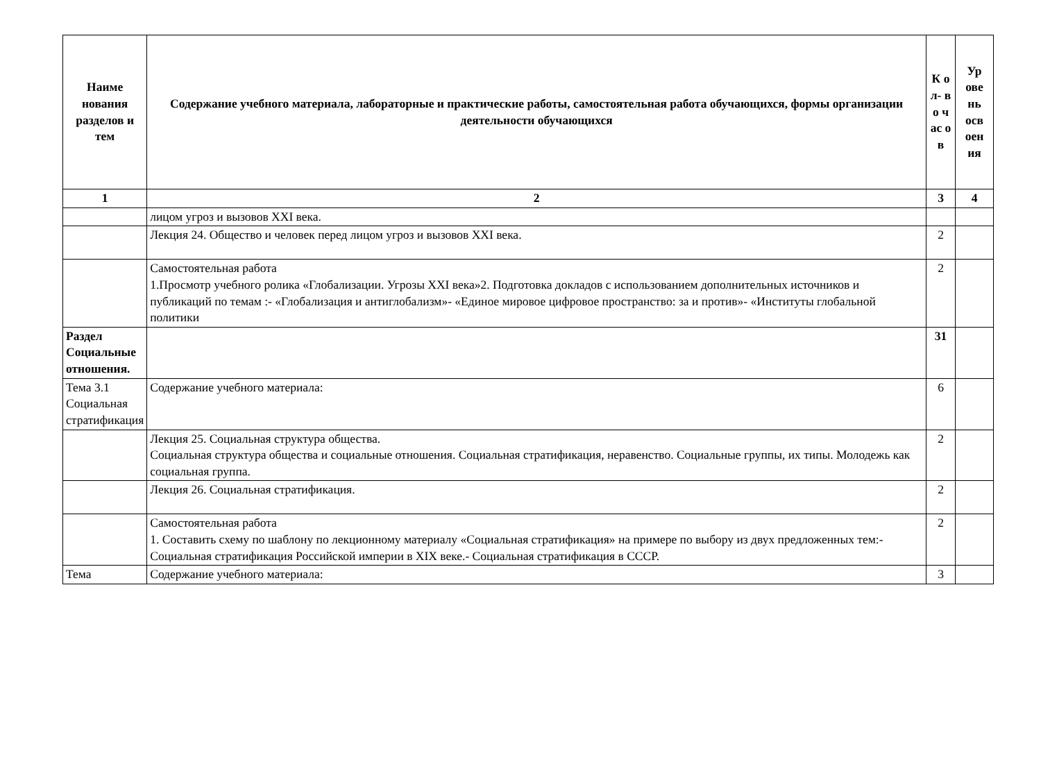| Наиме нования разделов и тем | Содержание учебного материала, лабораторные и практические работы, самостоятельная работа обучающихся, формы организации деятельности обучающихся | К о л- в о ч ас о в | Ур ове нь осв оен ия |
| --- | --- | --- | --- |
| 1 | 2 | 3 | 4 |
| | лицом угроз и вызовов XXI века. | | |
| | Лекция 24. Общество и человек перед лицом угроз и вызовов XXI века. | 2 | |
| | Самостоятельная работа 1.Просмотр учебного ролика «Глобализации. Угрозы XXI века»2. Подготовка докладов с использованием дополнительных источников и публикаций по темам :- «Глобализация и антиглобализм»- «Единое мировое цифровое пространство: за и против»- «Институты глобальной политики | 2 | |
| Раздел Социальные отношения. | | 31 | |
| Тема 3.1 Социальная стратификация | Содержание учебного материала: | 6 | |
| | Лекция 25. Социальная структура общества. Социальная структура общества и социальные отношения. Социальная стратификация, неравенство. Социальные группы, их типы. Молодежь как социальная группа. | 2 | |
| | Лекция 26. Социальная стратификация. | 2 | |
| | Самостоятельная работа 1. Составить схему по шаблону по лекционному материалу «Социальная стратификация» на примере по выбору из двух предложенных тем:- Социальная стратификация Российской империи в XIX веке.- Социальная стратификация в СССР. | 2 | |
| Тема | Содержание учебного материала: | 3 | |